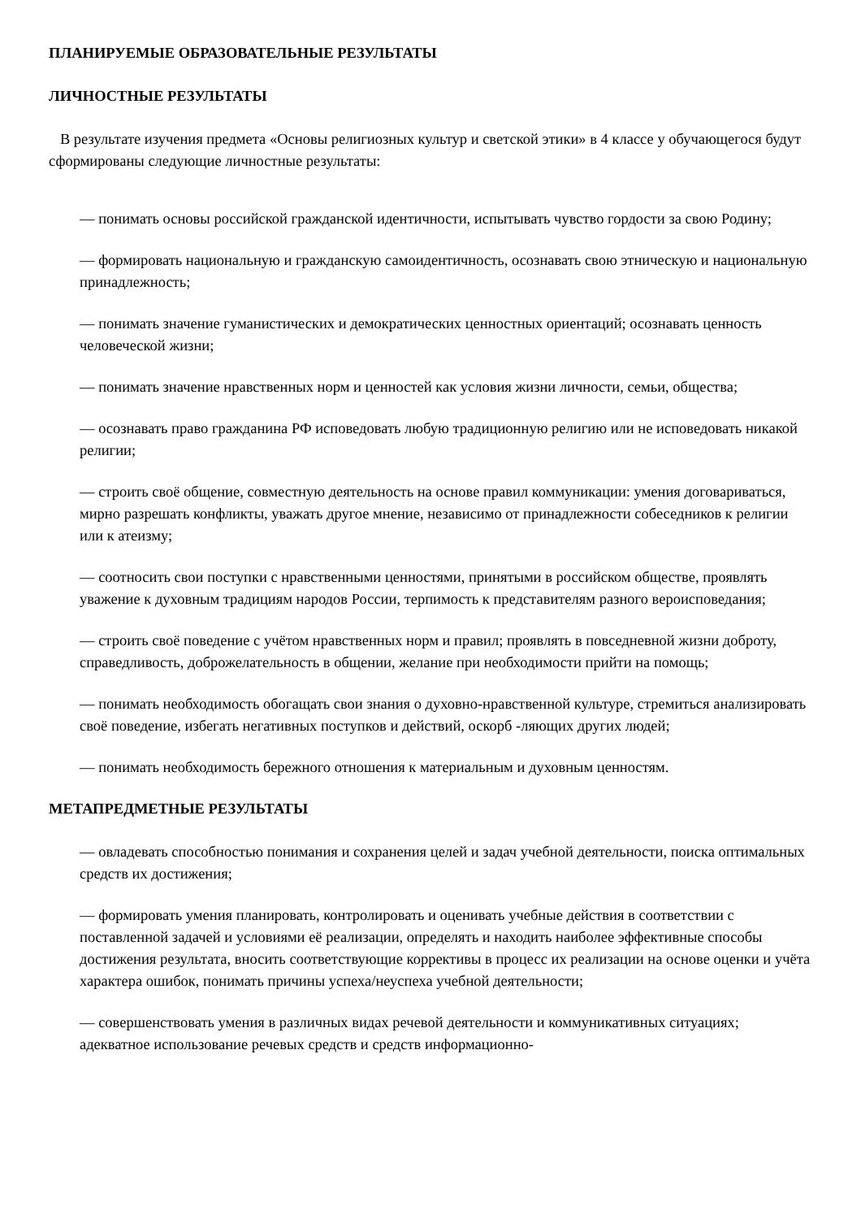ПЛАНИРУЕМЫЕ ОБРАЗОВАТЕЛЬНЫЕ РЕЗУЛЬТАТЫ
ЛИЧНОСТНЫЕ РЕЗУЛЬТАТЫ
В результате изучения предмета «Основы религиозных культур и светской этики» в 4 классе у обучающегося будут сформированы следующие личностные результаты:
— понимать основы российской гражданской идентичности, испытывать чувство гордости за свою Родину;
— формировать национальную и гражданскую самоидентичность, осознавать свою этническую и национальную принадлежность;
— понимать значение гуманистических и демократических ценностных ориентаций; осознавать ценность человеческой жизни;
— понимать значение нравственных норм и ценностей как условия жизни личности, семьи, общества;
— осознавать право гражданина РФ исповедовать любую традиционную религию или не исповедовать никакой религии;
— строить своё общение, совместную деятельность на основе правил коммуникации: умения договариваться, мирно разрешать конфликты, уважать другое мнение, независимо от принадлежности собеседников к религии или к атеизму;
— соотносить свои поступки с нравственными ценностями, принятыми в российском обществе, проявлять уважение к духовным традициям народов России, терпимость к представителям разного вероисповедания;
— строить своё поведение с учётом нравственных норм и правил; проявлять в повседневной жизни доброту, справедливость, доброжелательность в общении, желание при необходимости прийти на помощь;
— понимать необходимость обогащать свои знания о духовно-нравственной культуре, стремиться анализировать своё поведение, избегать негативных поступков и действий, оскорб -ляющих других людей;
— понимать необходимость бережного отношения к материальным и духовным ценностям.
МЕТАПРЕДМЕТНЫЕ РЕЗУЛЬТАТЫ
— овладевать способностью понимания и сохранения целей и задач учебной деятельности, поиска оптимальных средств их достижения;
— формировать умения планировать, контролировать и оценивать учебные действия в соответствии с поставленной задачей и условиями её реализации, определять и находить наиболее эффективные способы достижения результата, вносить соответствующие коррективы в процесс их реализации на основе оценки и учёта характера ошибок, понимать причины успеха/неуспеха учебной деятельности;
— совершенствовать умения в различных видах речевой деятельности и коммуникативных ситуациях; адекватное использование речевых средств и средств информационно-